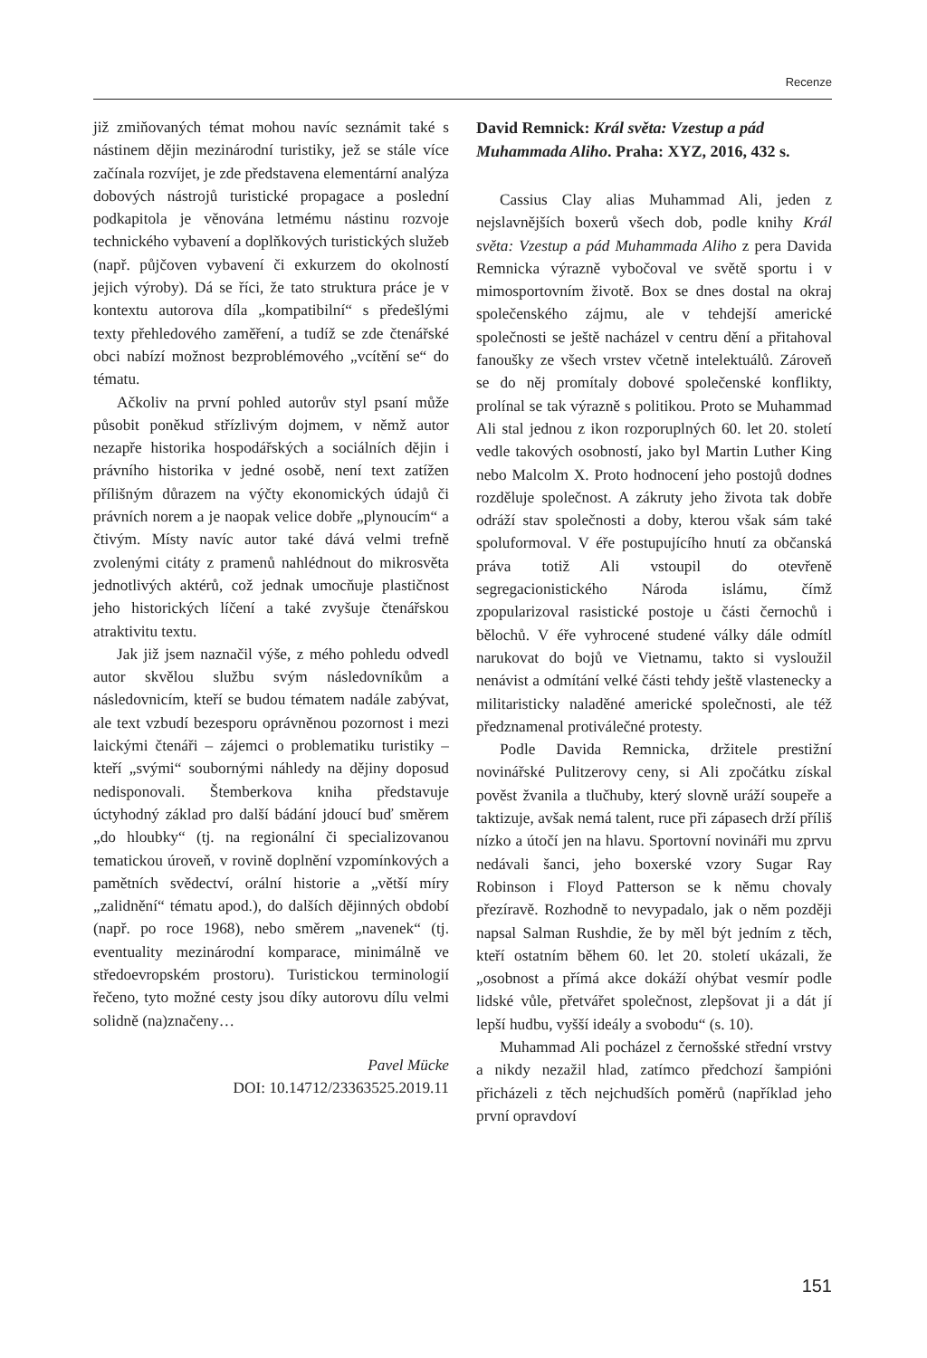Recenze
již zmiňovaných témat mohou navíc seznámit také s nástinem dějin mezinárodní turistiky, jež se stále více začínala rozvíjet, je zde představena elementární analýza dobových nástrojů turistické propagace a poslední podkapitola je věnována letmému nástinu rozvoje technického vybavení a doplňkových turistických služeb (např. půjčoven vybavení či exkurzem do okolností jejich výroby). Dá se říci, že tato struktura práce je v kontextu autorova díla „kompatibilní“ s předešlými texty přehledového zaměření, a tudíž se zde čtenářské obci nabízí možnost bezproblémového „vcítění se“ do tématu.
Ačkoliv na první pohled autorův styl psaní může působit poněkud střízlivým dojmem, v němž autor nezapře historika hospodářských a sociálních dějin i právního historika v jedné osobě, není text zatížen přílišným důrazem na výčty ekonomických údajů či právních norem a je naopak velice dobře „plynoucím“ a čtivým. Místy navíc autor také dává velmi trefně zvolenými citáty z pramenů nahlédnout do mikrosvěta jednotlivých aktérů, což jednak umocňuje plastičnost jeho historických líčení a také zvyšuje čtenářskou atraktivitu textu.
Jak již jsem naznačil výše, z mého pohledu odvedl autor skvělou službu svým následovníkům a následovnicím, kteří se budou tématem nadále zabývat, ale text vzbudí bezesporu oprávněnou pozornost i mezi laickými čtenáři – zájemci o problematiku turistiky – kteří „svými“ soubornými náhledy na dějiny doposud nedisponovali. Štemberkova kniha představuje úctyhodný základ pro další bádání jdoucí buď směrem „do hloubky“ (tj. na regionální či specializovanou tematickou úroveň, v rovině doplnění vzpomínkových a pamětních svědectví, orální historie a „větší míry „zalidnění“ tématu apod.), do dalších dějinných období (např. po roce 1968), nebo směrem „navenek“ (tj. eventuality mezinárodní komparace, minimálně ve středoevropském prostoru). Turistickou terminologií řečeno, tyto možné cesty jsou díky autorovu dílu velmi solidně (na)značeny…
Pavel Mücke
DOI: 10.14712/23363525.2019.11
David Remnick: Král světa: Vzestup a pád Muhammada Aliho. Praha: XYZ, 2016, 432 s.
Cassius Clay alias Muhammad Ali, jeden z nejslavnějších boxerů všech dob, podle knihy Král světa: Vzestup a pád Muhammada Aliho z pera Davida Remnicka výrazně vybočoval ve světě sportu i v mimosportovním životě. Box se dnes dostal na okraj společenského zájmu, ale v tehdejší americké společnosti se ještě nacházel v centru dění a přitahoval fanoušky ze všech vrstev včetně intelektuálů. Zároveň se do něj promítaly dobové společenské konflikty, prolínal se tak výrazně s politikou. Proto se Muhammad Ali stal jednou z ikon rozporuplných 60. let 20. století vedle takových osobností, jako byl Martin Luther King nebo Malcolm X. Proto hodnocení jeho postojů dodnes rozděluje společnost. A zákruty jeho života tak dobře odráží stav společnosti a doby, kterou však sám také spoluformoval. V éře postupujícího hnutí za občanská práva totiž Ali vstoupil do otevřeně segregacionistického Národa islámu, čímž zpopularizoval rasistické postoje u části černochů i bělochů. V éře vyhrocené studené války dále odmítl narukovat do bojů ve Vietnamu, takto si vysloužil nenávist a odmítání velké části tehdy ještě vlastenecky a militaristicky naladěné americké společnosti, ale též předznamenal protiválečné protesty.
Podle Davida Remnicka, držitele prestižní novinářské Pulitzerovy ceny, si Ali zpočátku získal pověst žvanila a tlučhuby, který slovně uráží soupeře a taktizuje, avšak nemá talent, ruce při zápasech drží příliš nízko a útočí jen na hlavu. Sportovní novináři mu zprvu nedávali šanci, jeho boxerské vzory Sugar Ray Robinson i Floyd Patterson se k němu chovaly přezíravě. Rozhodně to nevypadalo, jak o něm později napsal Salman Rushdie, že by měl být jedním z těch, kteří ostatním během 60. let 20. století ukázali, že „osobnost a přímá akce dokáží ohýbat vesmír podle lidské vůle, přetvářet společnost, zlepšovat ji a dát jí lepší hudbu, vyšší ideály a svobodu“ (s. 10).
Muhammad Ali pocházel z černošské střední vrstvy a nikdy nezažil hlad, zatímco předchozí šampióni přicházeli z těch nejchudších poměrů (například jeho první opravdoví
151